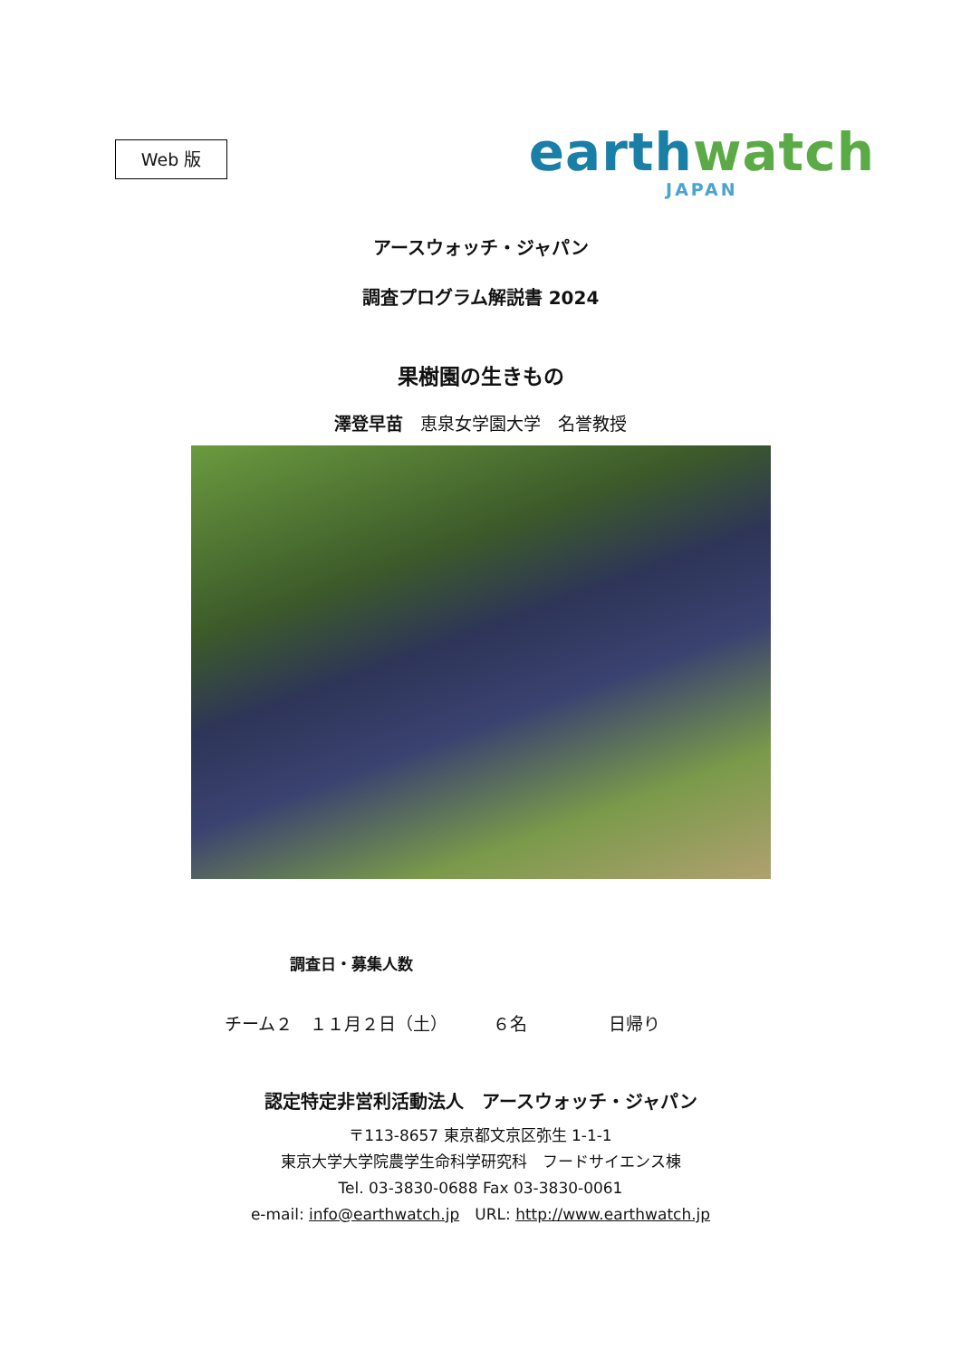Web 版
earthwatch
JAPAN
アースウォッチ・ジャパン
調査プログラム解説書 2024
果樹園の生きもの
澤登早苗　恵泉女学園大学　名誉教授
調査日・募集人数
チーム２　１１月２日（土） ６名 日帰り
認定特定非営利活動法人　アースウォッチ・ジャパン
〒113-8657 東京都文京区弥生 1-1-1
東京大学大学院農学生命科学研究科　フードサイエンス棟
Tel. 03-3830-0688 Fax 03-3830-0061
e-mail: info@earthwatch.jp　URL: http://www.earthwatch.jp